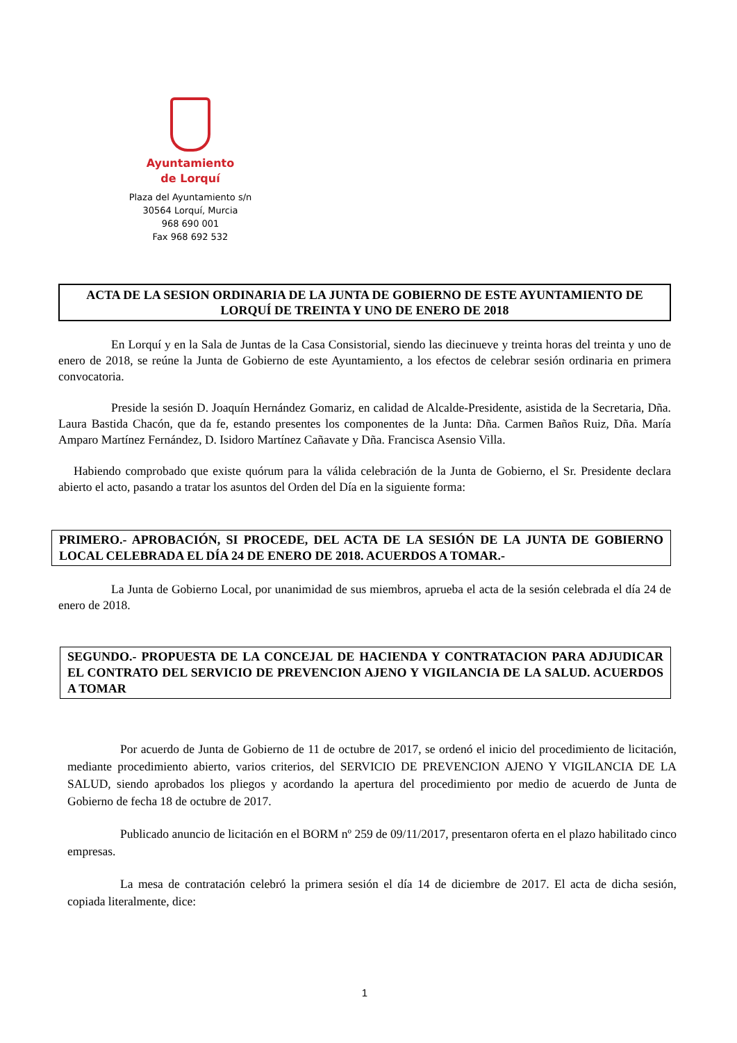Ayuntamiento
de Lorquí
Plaza del Ayuntamiento s/n
30564 Lorquí, Murcia
968 690 001
Fax 968 692 532
ACTA DE LA SESION ORDINARIA DE LA JUNTA DE GOBIERNO DE ESTE AYUNTAMIENTO DE LORQUÍ DE TREINTA Y UNO DE ENERO DE 2018
En Lorquí y en la Sala de Juntas de la Casa Consistorial, siendo las diecinueve y treinta horas del treinta y uno de enero de 2018, se reúne la Junta de Gobierno de este Ayuntamiento, a los efectos de celebrar sesión ordinaria en primera convocatoria.
Preside la sesión D. Joaquín Hernández Gomariz, en calidad de Alcalde-Presidente, asistida de la Secretaria, Dña. Laura Bastida Chacón, que da fe, estando presentes los componentes de la Junta: Dña. Carmen Baños Ruiz, Dña. María Amparo Martínez Fernández, D. Isidoro Martínez Cañavate y Dña. Francisca Asensio Villa.
Habiendo comprobado que existe quórum para la válida celebración de la Junta de Gobierno, el Sr. Presidente declara abierto el acto, pasando a tratar los asuntos del Orden del Día en la siguiente forma:
PRIMERO.- APROBACIÓN, SI PROCEDE, DEL ACTA DE LA SESIÓN DE LA JUNTA DE GOBIERNO LOCAL CELEBRADA EL DÍA 24 DE ENERO DE 2018. ACUERDOS A TOMAR.-
La Junta de Gobierno Local, por unanimidad de sus miembros, aprueba el acta de la sesión celebrada el día 24 de enero de 2018.
SEGUNDO.- PROPUESTA DE LA CONCEJAL DE HACIENDA Y CONTRATACION PARA ADJUDICAR EL CONTRATO DEL SERVICIO DE PREVENCION AJENO Y VIGILANCIA DE LA SALUD. ACUERDOS A TOMAR
Por acuerdo de Junta de Gobierno de 11 de octubre de 2017, se ordenó el inicio del procedimiento de licitación, mediante procedimiento abierto, varios criterios, del SERVICIO DE PREVENCION AJENO Y VIGILANCIA DE LA SALUD, siendo aprobados los pliegos y acordando la apertura del procedimiento por medio de acuerdo de Junta de Gobierno de fecha 18 de octubre de 2017.
Publicado anuncio de licitación en el BORM nº 259 de 09/11/2017, presentaron oferta en el plazo habilitado cinco empresas.
La mesa de contratación celebró la primera sesión el día 14 de diciembre de 2017. El acta de dicha sesión, copiada literalmente, dice:
1